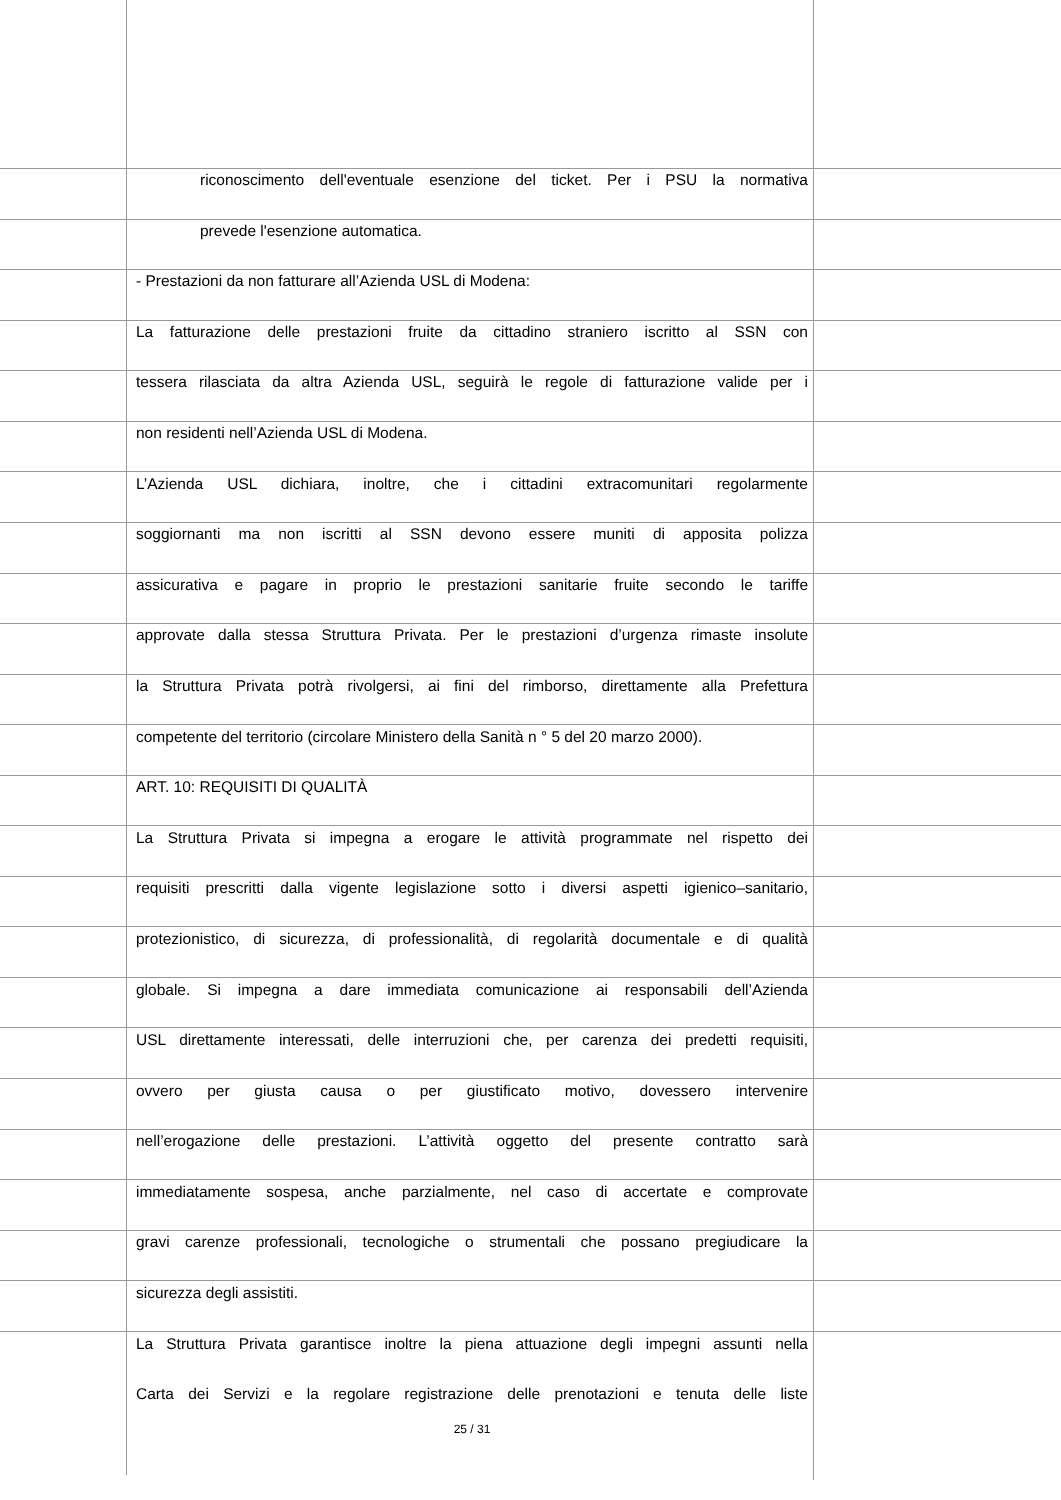riconoscimento dell'eventuale esenzione del ticket. Per i PSU la normativa
prevede l'esenzione automatica.
- Prestazioni da non fatturare all’Azienda USL di Modena:
La fatturazione delle prestazioni fruite da cittadino straniero iscritto al SSN con
tessera rilasciata da altra Azienda USL, seguirà le regole di fatturazione valide per i
non residenti nell’Azienda USL di Modena.
L’Azienda USL dichiara, inoltre, che i cittadini extracomunitari regolarmente
soggiornanti ma non iscritti al SSN devono essere muniti di apposita polizza
assicurativa e pagare in proprio le prestazioni sanitarie fruite secondo le tariffe
approvate dalla stessa Struttura Privata. Per le prestazioni d’urgenza rimaste insolute
la Struttura Privata potrà rivolgersi, ai fini del rimborso, direttamente alla Prefettura
competente del territorio (circolare Ministero della Sanità n ° 5 del 20 marzo 2000).
ART. 10: REQUISITI DI QUALITÀ
La Struttura Privata si impegna a erogare le attività programmate nel rispetto dei
requisiti prescritti dalla vigente legislazione sotto i diversi aspetti igienico–sanitario,
protezionistico, di sicurezza, di professionalità, di regolarità documentale e di qualità
globale. Si impegna a dare immediata comunicazione ai responsabili dell’Azienda
USL direttamente interessati, delle interruzioni che, per carenza dei predetti requisiti,
ovvero per giusta causa o per giustificato motivo, dovessero intervenire
nell’erogazione delle prestazioni. L’attività oggetto del presente contratto sarà
immediatamente sospesa, anche parzialmente, nel caso di accertate e comprovate
gravi carenze professionali, tecnologiche o strumentali che possano pregiudicare la
sicurezza degli assistiti.
La Struttura Privata garantisce inoltre la piena attuazione degli impegni assunti nella
Carta dei Servizi e la regolare registrazione delle prenotazioni e tenuta delle liste
25 / 31